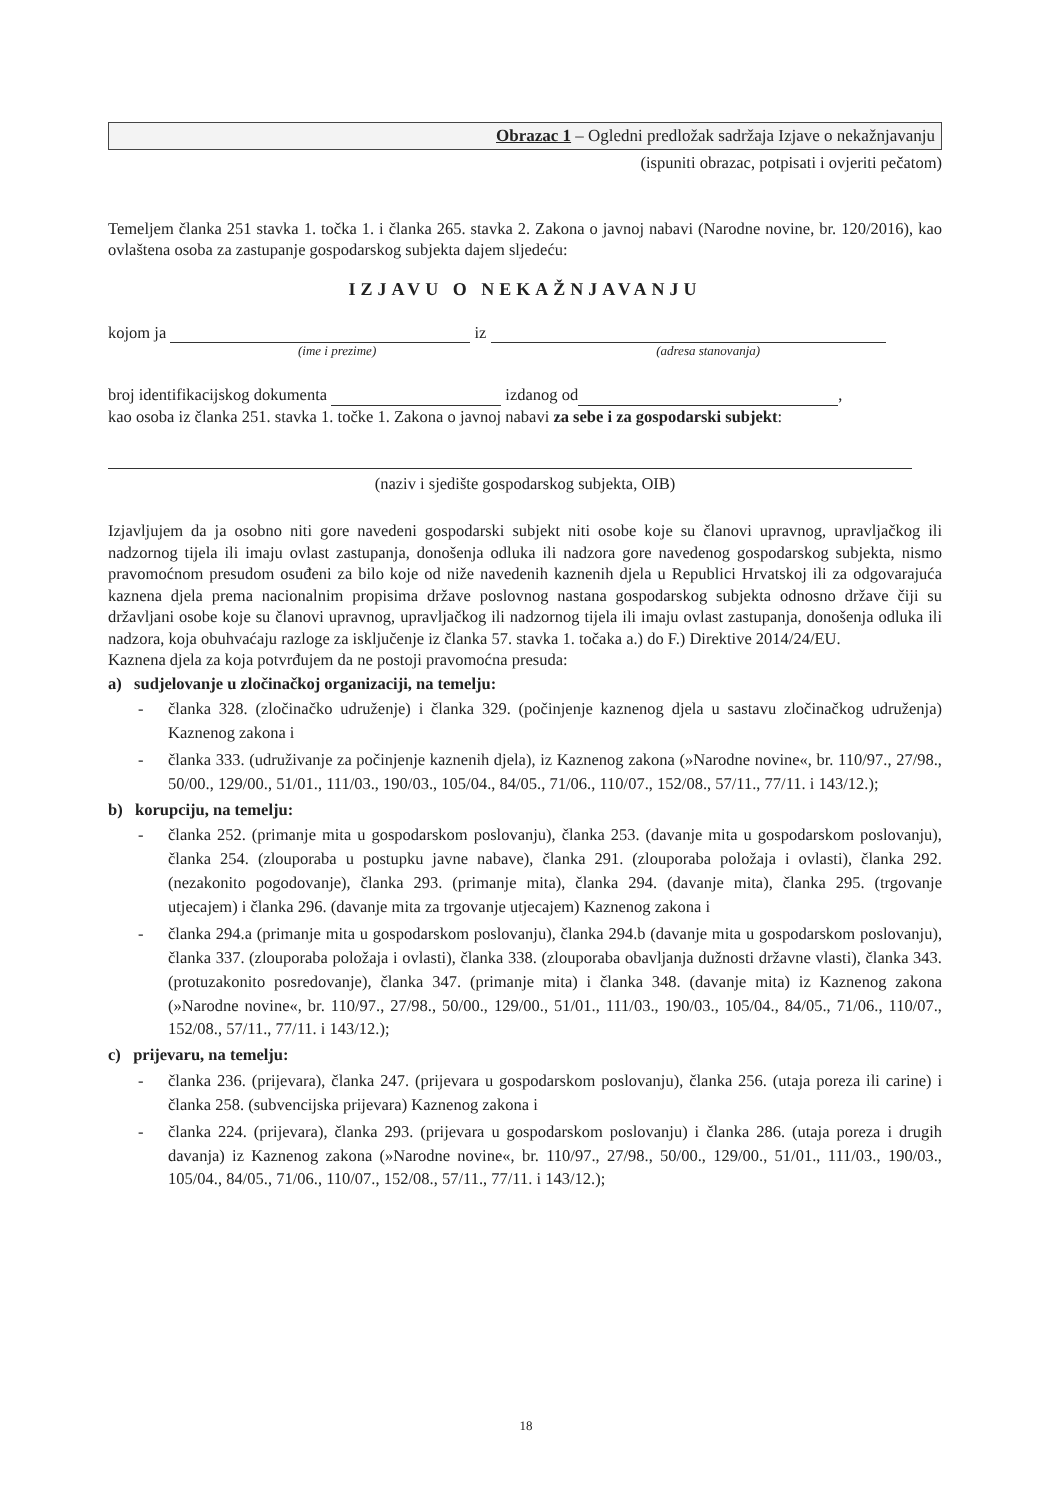Obrazac 1 – Ogledni predložak sadržaja Izjave o nekažnjavanju
(ispuniti obrazac, potpisati i ovjeriti pečatom)
Temeljem članka 251 stavka 1. točka 1. i članka 265. stavka 2. Zakona o javnoj nabavi (Narodne novine, br. 120/2016), kao ovlaštena osoba za zastupanje gospodarskog subjekta dajem sljedeću:
IZJAVU O NEKAŽNJAVANJU
kojom ja iz
(ime i prezime) (adresa stanovanja)
broj identifikacijskog dokumenta izdanog od ,
kao osoba iz članka 251. stavka 1. točke 1. Zakona o javnoj nabavi za sebe i za gospodarski subjekt:
(naziv i sjedište gospodarskog subjekta, OIB)
Izjavljujem da ja osobno niti gore navedeni gospodarski subjekt niti osobe koje su članovi upravnog, upravljačkog ili nadzornog tijela ili imaju ovlast zastupanja, donošenja odluka ili nadzora gore navedenog gospodarskog subjekta, nismo pravomoćnom presudom osuđeni za bilo koje od niže navedenih kaznenih djela u Republici Hrvatskoj ili za odgovarajuća kaznena djela prema nacionalnim propisima države poslovnog nastana gospodarskog subjekta odnosno države čiji su državljani osobe koje su članovi upravnog, upravljačkog ili nadzornog tijela ili imaju ovlast zastupanja, donošenja odluka ili nadzora, koja obuhvaćaju razloge za isključenje iz članka 57. stavka 1. točaka a.) do F.) Direktive 2014/24/EU.
Kaznena djela za koja potvrđujem da ne postoji pravomoćna presuda:
a) sudjelovanje u zločinačkoj organizaciji, na temelju:
- članka 328. (zločinačko udruženje) i članka 329. (počinjenje kaznenog djela u sastavu zločinačkog udruženja) Kaznenog zakona i
- članka 333. (udruživanje za počinjenje kaznenih djela), iz Kaznenog zakona (»Narodne novine«, br. 110/97., 27/98., 50/00., 129/00., 51/01., 111/03., 190/03., 105/04., 84/05., 71/06., 110/07., 152/08., 57/11., 77/11. i 143/12.);
b) korupciju, na temelju:
- članka 252. (primanje mita u gospodarskom poslovanju), članka 253. (davanje mita u gospodarskom poslovanju), članka 254. (zlouporaba u postupku javne nabave), članka 291. (zlouporaba položaja i ovlasti), članka 292. (nezakonito pogodovanje), članka 293. (primanje mita), članka 294. (davanje mita), članka 295. (trgovanje utjecajem) i članka 296. (davanje mita za trgovanje utjecajem) Kaznenog zakona i
- članka 294.a (primanje mita u gospodarskom poslovanju), članka 294.b (davanje mita u gospodarskom poslovanju), članka 337. (zlouporaba položaja i ovlasti), članka 338. (zlouporaba obavljanja dužnosti državne vlasti), članka 343. (protuzakonito posredovanje), članka 347. (primanje mita) i članka 348. (davanje mita) iz Kaznenog zakona (»Narodne novine«, br. 110/97., 27/98., 50/00., 129/00., 51/01., 111/03., 190/03., 105/04., 84/05., 71/06., 110/07., 152/08., 57/11., 77/11. i 143/12.);
c) prijevaru, na temelju:
- članka 236. (prijevara), članka 247. (prijevara u gospodarskom poslovanju), članka 256. (utaja poreza ili carine) i članka 258. (subvencijska prijevara) Kaznenog zakona i
- članka 224. (prijevara), članka 293. (prijevara u gospodarskom poslovanju) i članka 286. (utaja poreza i drugih davanja) iz Kaznenog zakona (»Narodne novine«, br. 110/97., 27/98., 50/00., 129/00., 51/01., 111/03., 190/03., 105/04., 84/05., 71/06., 110/07., 152/08., 57/11., 77/11. i 143/12.);
18